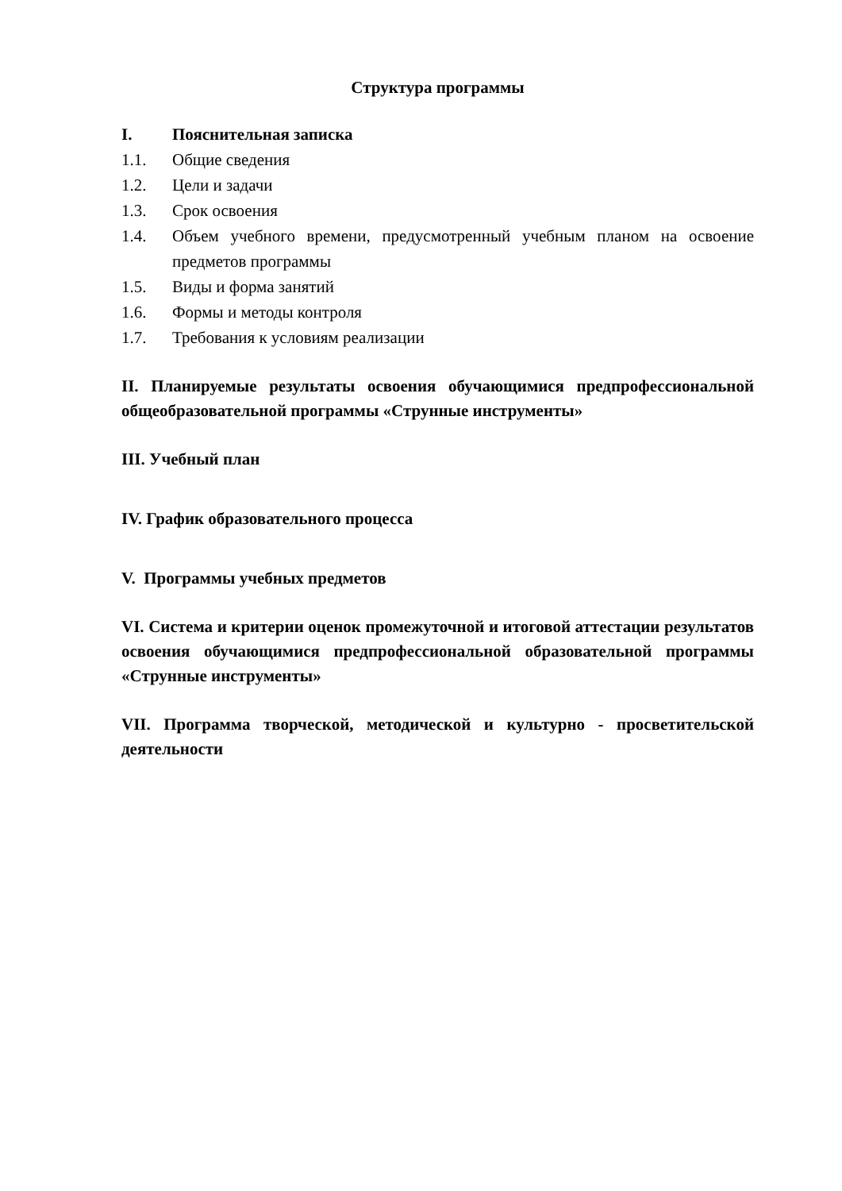Структура программы
I. Пояснительная записка
1.1. Общие сведения
1.2. Цели и задачи
1.3. Срок освоения
1.4. Объем учебного времени, предусмотренный учебным планом на освоение предметов программы
1.5. Виды и форма занятий
1.6. Формы и методы контроля
1.7. Требования к условиям реализации
II. Планируемые результаты освоения обучающимися предпрофессиональной общеобразовательной программы «Струнные инструменты»
III. Учебный план
IV. График образовательного процесса
V. Программы учебных предметов
VI. Система и критерии оценок промежуточной и итоговой аттестации результатов освоения обучающимися предпрофессиональной образовательной программы «Струнные инструменты»
VII. Программа творческой, методической и культурно - просветительской деятельности